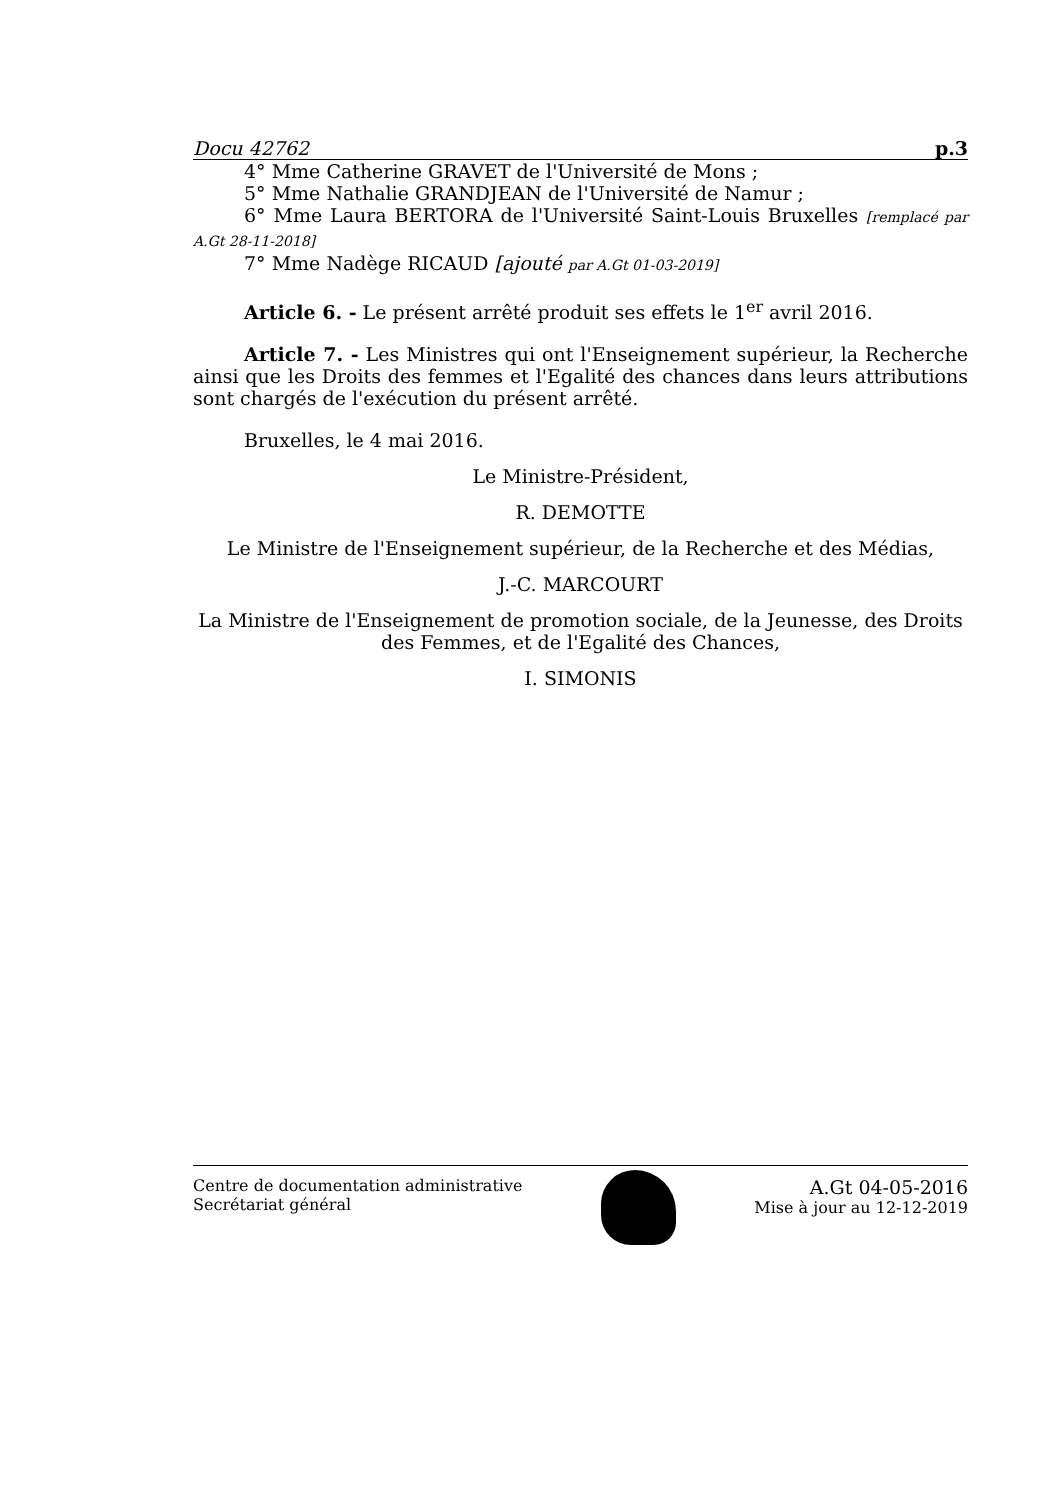Docu 42762 p.3
4° Mme Catherine GRAVET de l'Université de Mons ;
5° Mme Nathalie GRANDJEAN de l'Université de Namur ;
6° Mme Laura BERTORA de l'Université Saint-Louis Bruxelles [remplacé par A.Gt 28-11-2018]
7° Mme Nadège RICAUD [ajouté par A.Gt 01-03-2019]
Article 6. - Le présent arrêté produit ses effets le 1<sup>er</sup> avril 2016.
Article 7. - Les Ministres qui ont l'Enseignement supérieur, la Recherche ainsi que les Droits des femmes et l'Egalité des chances dans leurs attributions sont chargés de l'exécution du présent arrêté.
Bruxelles, le 4 mai 2016.
Le Ministre-Président,
R. DEMOTTE
Le Ministre de l'Enseignement supérieur, de la Recherche et des Médias,
J.-C. MARCOURT
La Ministre de l'Enseignement de promotion sociale, de la Jeunesse, des Droits des Femmes, et de l'Egalité des Chances,
I. SIMONIS
Centre de documentation administrative
Secrétariat général
A.Gt 04-05-2016
Mise à jour au 12-12-2019